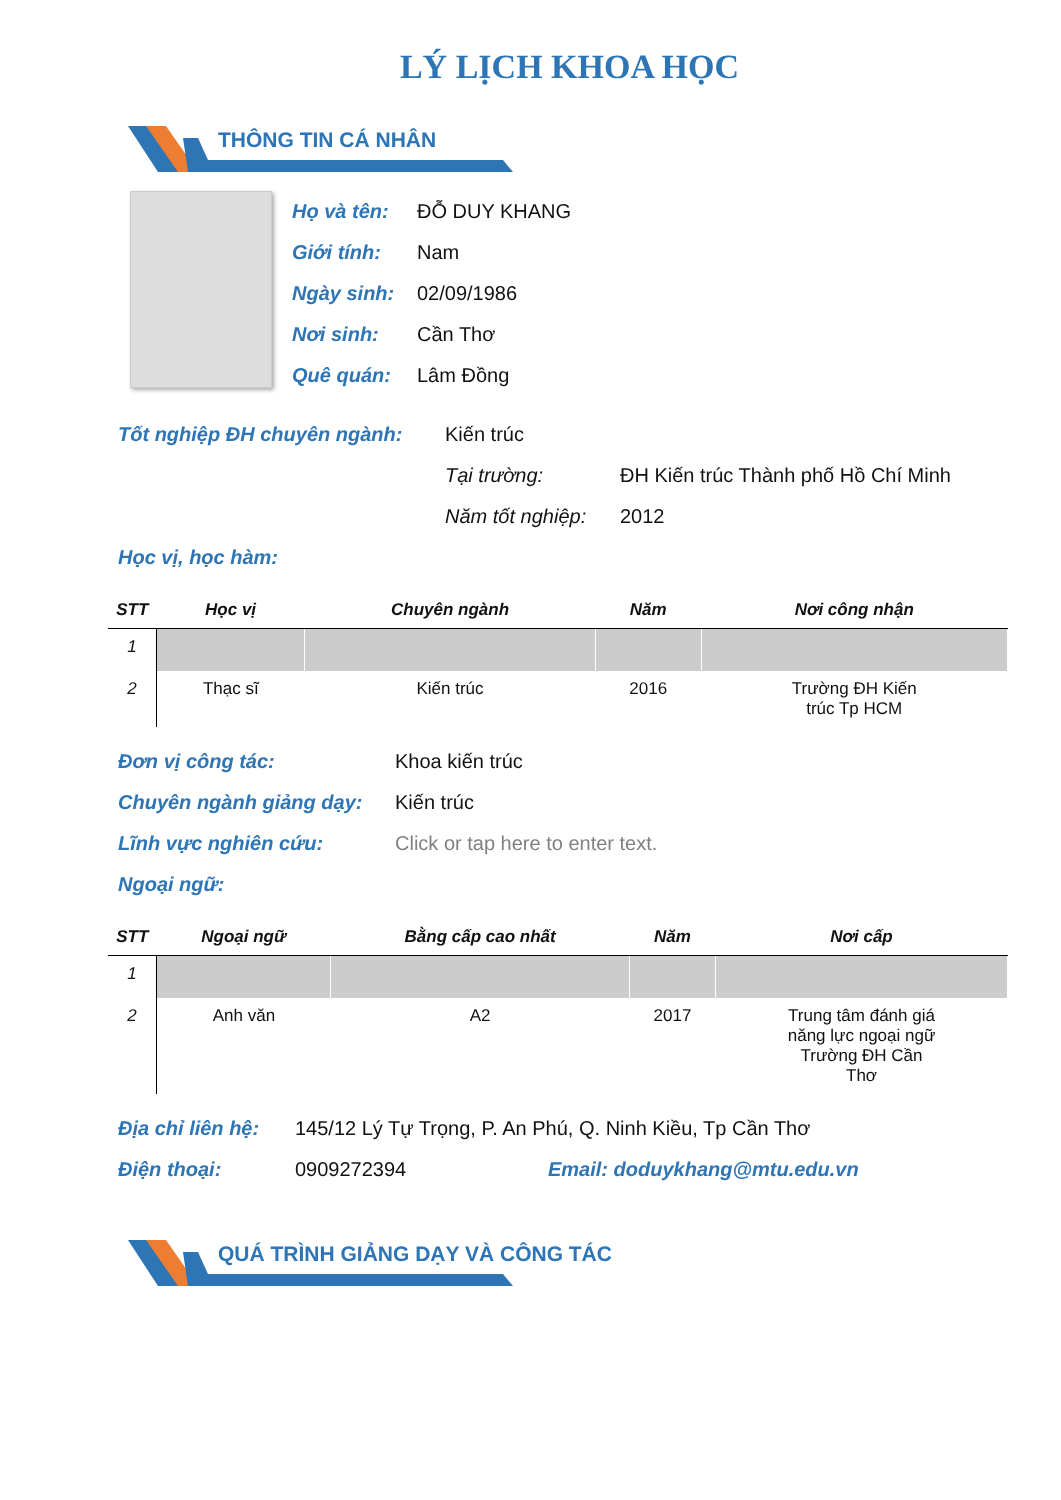LÝ LỊCH KHOA HỌC
THÔNG TIN CÁ NHÂN
Họ và tên: ĐỖ DUY KHANG
Giới tính: Nam
Ngày sinh: 02/09/1986
Nơi sinh: Cần Thơ
Quê quán: Lâm Đồng
Tốt nghiệp ĐH chuyên ngành: Kiến trúc
Tại trường: ĐH Kiến trúc Thành phố Hồ Chí Minh
Năm tốt nghiệp: 2012
Học vị, học hàm:
| STT | Học vị | Chuyên ngành | Năm | Nơi công nhận |
| --- | --- | --- | --- | --- |
| 1 | | | | |
| 2 | Thạc sĩ | Kiến trúc | 2016 | Trường ĐH Kiến trúc Tp HCM |
Đơn vị công tác: Khoa kiến trúc
Chuyên ngành giảng dạy: Kiến trúc
Lĩnh vực nghiên cứu: Click or tap here to enter text.
Ngoại ngữ:
| STT | Ngoại ngữ | Bằng cấp cao nhất | Năm | Nơi cấp |
| --- | --- | --- | --- | --- |
| 1 | | | | |
| 2 | Anh văn | A2 | 2017 | Trung tâm đánh giá năng lực ngoại ngữ Trường ĐH Cần Thơ |
Địa chỉ liên hệ: 145/12 Lý Tự Trọng, P. An Phú, Q. Ninh Kiều, Tp Cần Thơ
Điện thoại: 0909272394 Email: doduykhang@mtu.edu.vn
QUÁ TRÌNH GIẢNG DẠY VÀ CÔNG TÁC